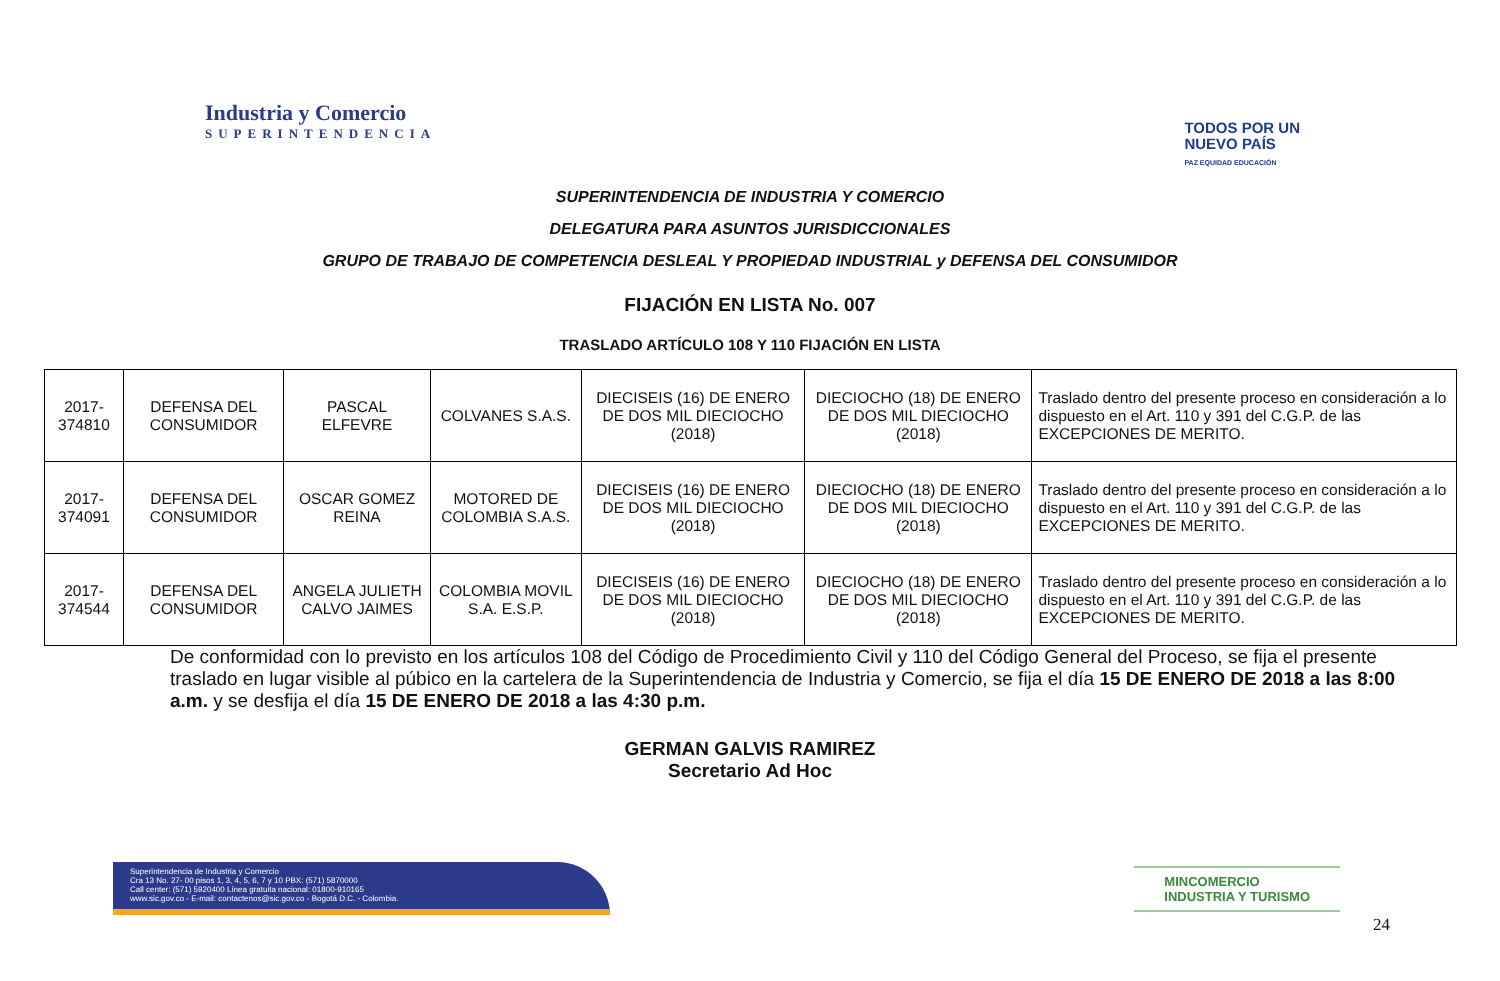Industria y Comercio
SUPERINTENDENCIA
TODOS POR UN
NUEVO PAÍS
PAZ EQUIDAD EDUCACIÓN
SUPERINTENDENCIA DE INDUSTRIA Y COMERCIO
DELEGATURA PARA ASUNTOS JURISDICCIONALES
GRUPO DE TRABAJO DE COMPETENCIA DESLEAL Y PROPIEDAD INDUSTRIAL y DEFENSA DEL CONSUMIDOR
FIJACIÓN EN LISTA No. 007
TRASLADO ARTÍCULO 108 Y 110 FIJACIÓN EN LISTA
| 2017-374810 | DEFENSA DEL CONSUMIDOR | PASCAL ELFEVRE | COLVANES S.A.S. | DIECISEIS (16) DE ENERO DE DOS MIL DIECIOCHO (2018) | DIECIOCHO (18) DE ENERO DE DOS MIL DIECIOCHO (2018) | Traslado dentro del presente proceso en consideración a lo dispuesto en el Art. 110 y 391 del C.G.P. de las EXCEPCIONES DE MERITO. |
| 2017-374091 | DEFENSA DEL CONSUMIDOR | OSCAR GOMEZ REINA | MOTORED DE COLOMBIA S.A.S. | DIECISEIS (16) DE ENERO DE DOS MIL DIECIOCHO (2018) | DIECIOCHO (18) DE ENERO DE DOS MIL DIECIOCHO (2018) | Traslado dentro del presente proceso en consideración a lo dispuesto en el Art. 110 y 391 del C.G.P. de las EXCEPCIONES DE MERITO. |
| 2017-374544 | DEFENSA DEL CONSUMIDOR | ANGELA JULIETH CALVO JAIMES | COLOMBIA MOVIL S.A. E.S.P. | DIECISEIS (16) DE ENERO DE DOS MIL DIECIOCHO (2018) | DIECIOCHO (18) DE ENERO DE DOS MIL DIECIOCHO (2018) | Traslado dentro del presente proceso en consideración a lo dispuesto en el Art. 110 y 391 del C.G.P. de las EXCEPCIONES DE MERITO. |
De conformidad con lo previsto en los artículos 108 del Código de Procedimiento Civil y 110 del Código General del Proceso, se fija el presente traslado en lugar visible al púbico en la cartelera de la Superintendencia de Industria y Comercio, se fija el día 15 DE ENERO DE 2018 a las 8:00 a.m. y se desfija el día 15 DE ENERO DE 2018 a las 4:30 p.m.
GERMAN GALVIS RAMIREZ
Secretario Ad Hoc
Superintendencia de Industria y Comercio
Cra 13 No. 27- 00 pisos 1, 3, 4, 5, 6, 7 y 10 PBX: (571) 5870000
Call center: (571) 5920400 Línea gratuita nacional: 01800-910165
www.sic.gov.co - E-mail: contactenos@sic.gov.co - Bogotá D.C. - Colombia.
MINCOMERCIO
INDUSTRIA Y TURISMO
24